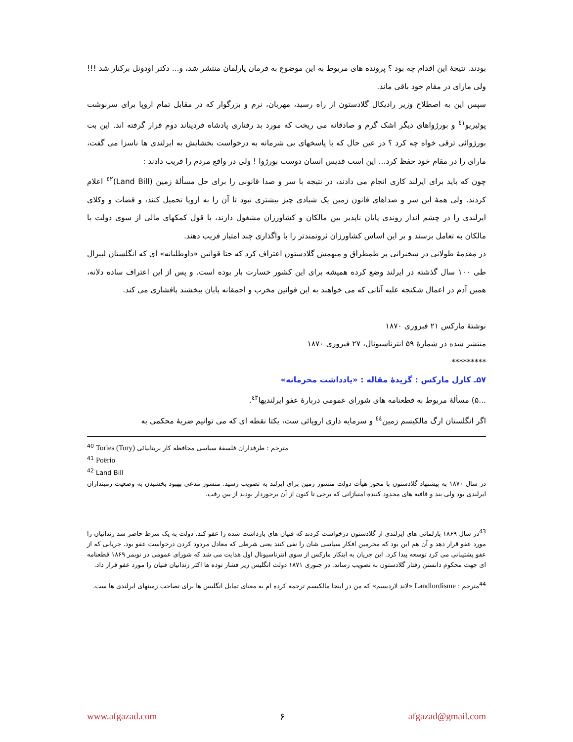بودند. نتیجهٔ این اقدام چه بود ؟ پرونده های مربوط به این موضوع به فرمان پارلمان منتشر شد، و... دکتر اودونل برکنار شد !!! ولی مارای در مقام خود باقی ماند.
سپس این به اصطلاح وزیر رادیکال گلادستون از راه رسید، مهربان، نرم و بزرگوار که در مقابل تمام اروپا برای سرنوشت پوئیریو<sup>٤١</sup> و بورژواهای دیگر اشک گرم و صادقانه می ریخت که مورد بد رفتاری پادشاه فردیناند دوم قرار گرفته اند. این بت بورژوائی ترقی خواه چه کرد ؟ در عین حال که با پاسخهای بی شرمانه به درخواست بخشایش به ایرلندی ها ناسزا می گفت، مارای را در مقام خود حفظ کرد... این است قدیس انسان دوست بورژوا ! ولی در واقع مردم را فریب دادند :
چون که باید برای ایرلند کاری انجام می دادند، در نتیجه با سر و صدا قانونی را برای حل مسألهٔ زمین (Land Bill)<sup>٤٢</sup> اعلام کردند. ولی همهٔ این سر و صداهای قانون زمین یک شیادی چیز بیشتری نبود تا آن را به اروپا تحمیل کنند، و قضات و وکلای ایرلندی را در چشم انداز روندی پایان ناپذیر بین مالکان و کشاورزان مشغول دارند، با قول کمکهای مالی از سوی دولت با مالکان به تعامل برسند و بر این اساس کشاورزان ثروتمندتر را با واگذاری چند امتیاز فریب دهند.
در مقدمهٔ طولانی در سخنرانی پر طمطراق و مبهمش گلادستون اعتراف کرد که حتا قوانین «داوطلبانه» ای که انگلستان لیبرال طی ۱۰۰ سال گذشته در ایرلند وضع کرده همیشه برای این کشور خسارت بار بوده است. و پس از این اعتراف ساده دلانه، همین آدم در اعمال شکنجه علیه آنانی که می خواهند به این قوانین مخرب و احمقانه پایان ببخشند پافشاری می کند.
نوشتهٔ مارکس ۲۱ فبروری ۱۸۷۰
منتشر شده در شمارهٔ ۵۹ انترناسیونال، ۲۷ فبروری ۱۸۷۰
*********
۵۷ـ کارل مارکس : گزیدهٔ مقاله : «یادداشت محرمانه»
...۵) مسألهٔ مربوط به قطعنامه های شورای عمومی دربارهٔ عفو ایرلندیها<sup>٤٣</sup>.
اگر انگلستان ارگ مالکیسم زمین<sup>٤٤</sup> و سرمایه داری اروپائی ست، یکتا نقطه ای که می توانیم ضربهٔ محکمی به
<sup>40</sup> Tories (Tory) مترجم : طرفداران فلسفهٔ سیاسی محافظه کار بریتانیائی
<sup>41</sup> Poërio
<sup>42</sup> Land Bill
در سال ۱۸۷۰ به پیشنهاد گلادستون با مجوز هیأت دولت منشور زمین برای ایرلند به تصویب رسید. منشور مدعی بهبود بخشیدن به وضعیت زمینداران ایرلندی بود ولی بند و قافیه های محدود کننده امتیازاتی که برخی تا کنون از آن برخوردار بودند از بین رفت.
<sup>43</sup> در سال ۱۸۶۹ پارلمانی های ایرلندی از گلادستون درخواست کردند که فنیان های بازداشت شده را عفو کند. دولت به یک شرط حاضر شد زندانیان را مورد عفو قرار دهد و آن هم این بود که مجرمین افکار سیاسی شان را نفی کنند یعنی شرطی که معادل مردود کردن درخواست عفو بود. جریانی که از عفو پشتیبانی می کرد توسعه پیدا کرد. این جریان به ابتکار مارکس از سوی انترناسیونال اول هدایت می شد که شورای عمومی در نوبمر ۱۸۶۹ قطعنامه ای جهت محکوم دانستن رفتار گلادستون به تصویب رساند. در جنوری ۱۸۷۱ دولت انگلیس زیر فشار توده ها اکثر زندانیان فنیان را مورد عفو قرار داد.
<sup>44</sup> مترجم : Landlordisme «لاند لاردیسم» که من در اینجا مالکیسم ترجمه کرده ام به معنای تمایل انگلیس ها برای تصاحب زمینهای ایرلندی ها ست.
www.afgazad.com ۶ afgazad@gmail.com